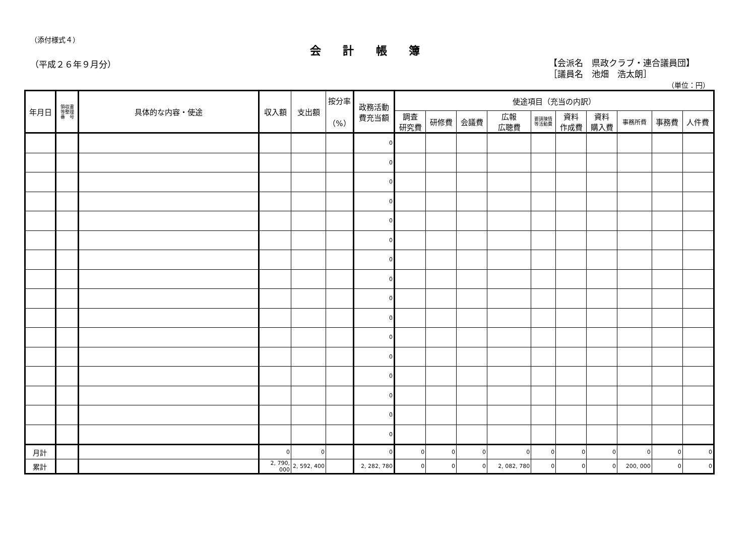（添付様式４）
会 計 帳 簿
（平成２６年９月分）
【会派名　県政クラブ・連合議員団】
［議員名　池畑　浩太朗］
（単位：円）
| 年月日 | 領収書 等整理 番 号 | 具体的な内容・使途 | 収入額 | 支出額 | 按分率 （%） | 政務活動 費充当額 | 使途項目（充当の内訳） | | | | | | | | | |
| --- | --- | --- | --- | --- | --- | --- | --- | --- | --- | --- | --- | --- | --- | --- | --- | --- |
| | | | | | | | 調査 研究費 | 研修費 | 会議費 | 広報 広聴費 | 要請陳情 等活動費 | 資料 作成費 | 資料 購入費 | 事務所費 | 事務費 | 人件費 |
| | | | | | | 0 | | | | | | | | | | |
| | | | | | | 0 | | | | | | | | | | |
| | | | | | | 0 | | | | | | | | | | |
| | | | | | | 0 | | | | | | | | | | |
| | | | | | | 0 | | | | | | | | | | |
| | | | | | | 0 | | | | | | | | | | |
| | | | | | | 0 | | | | | | | | | | |
| | | | | | | 0 | | | | | | | | | | |
| | | | | | | 0 | | | | | | | | | | |
| | | | | | | 0 | | | | | | | | | | |
| | | | | | | 0 | | | | | | | | | | |
| | | | | | | 0 | | | | | | | | | | |
| | | | | | | 0 | | | | | | | | | | |
| | | | | | | 0 | | | | | | | | | | |
| | | | | | | 0 | | | | | | | | | | |
| | | | | | | 0 | | | | | | | | | | |
| 月計 | | | 0 | 0 | | 0 | 0 | 0 | 0 | 0 | 0 | 0 | 0 | 0 | 0 | 0 |
| 累計 | | | 2, 790, 000 | 2, 592, 400 | | 2, 282, 780 | 0 | 0 | 0 | 2, 082, 780 | 0 | 0 | 0 | 200, 000 | 0 | 0 |